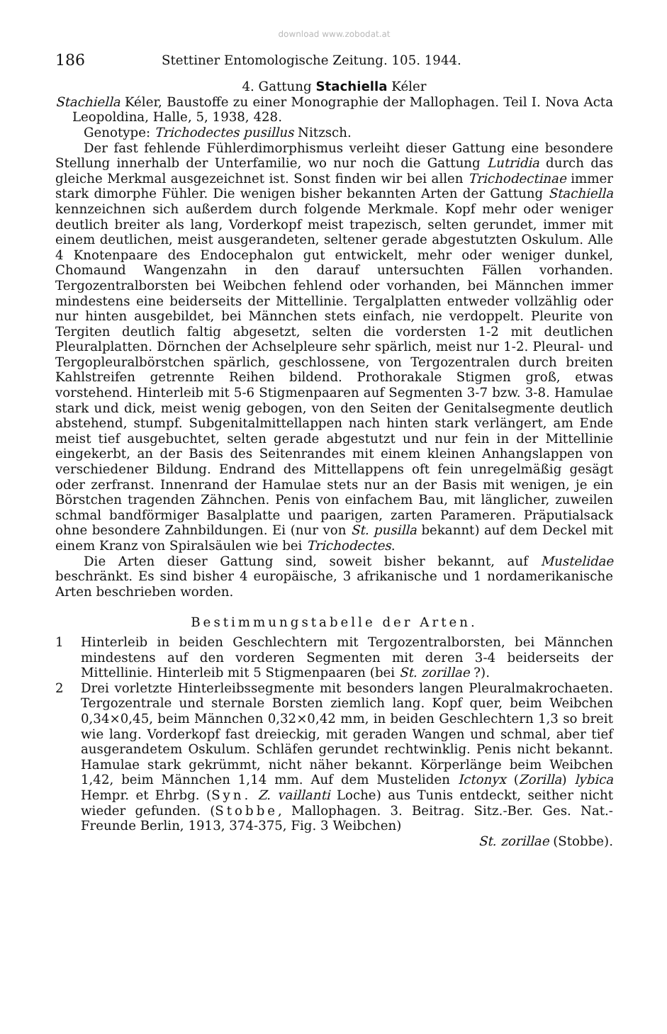download www.zobodat.at
186 Stettiner Entomologische Zeitung. 105. 1944.
4. Gattung Stachiella Kéler
Stachiella Kéler, Baustoffe zu einer Monographie der Mallophagen. Teil I. Nova Acta Leopoldina, Halle, 5, 1938, 428.
Genotype: Trichodectes pusillus Nitzsch.
Der fast fehlende Fühlerdimorphismus verleiht dieser Gattung eine besondere Stellung innerhalb der Unterfamilie, wo nur noch die Gattung Lutridia durch das gleiche Merkmal ausgezeichnet ist. Sonst finden wir bei allen Trichodectinae immer stark dimorphe Fühler. Die wenigen bisher bekannten Arten der Gattung Stachiella kennzeichnen sich außerdem durch folgende Merkmale. Kopf mehr oder weniger deutlich breiter als lang, Vorderkopf meist trapezisch, selten gerundet, immer mit einem deutlichen, meist ausgerandeten, seltener gerade abgestutzten Oskulum. Alle 4 Knotenpaare des Endocephalon gut entwickelt, mehr oder weniger dunkel, Chomaund Wangenzahn in den darauf untersuchten Fällen vorhanden. Tergozentralborsten bei Weibchen fehlend oder vorhanden, bei Männchen immer mindestens eine beiderseits der Mittellinie. Tergalplatten entweder vollzählig oder nur hinten ausgebildet, bei Männchen stets einfach, nie verdoppelt. Pleurite von Tergiten deutlich faltig abgesetzt, selten die vordersten 1-2 mit deutlichen Pleuralplatten. Dörnchen der Achselpleure sehr spärlich, meist nur 1-2. Pleural- und Tergopleuralbörstchen spärlich, geschlossene, von Tergozentralen durch breiten Kahlstreifen getrennte Reihen bildend. Prothorakale Stigmen groß, etwas vorstehend. Hinterleib mit 5-6 Stigmenpaaren auf Segmenten 3-7 bzw. 3-8. Hamulae stark und dick, meist wenig gebogen, von den Seiten der Genitalsegmente deutlich abstehend, stumpf. Subgenitalmittellappen nach hinten stark verlängert, am Ende meist tief ausgebuchtet, selten gerade abgestutzt und nur fein in der Mittellinie eingekerbt, an der Basis des Seitenrandes mit einem kleinen Anhangslappen von verschiedener Bildung. Endrand des Mittellappens oft fein unregelmäßig gesägt oder zerfranst. Innenrand der Hamulae stets nur an der Basis mit wenigen, je ein Börstchen tragenden Zähnchen. Penis von einfachem Bau, mit länglicher, zuweilen schmal bandförmiger Basalplatte und paarigen, zarten Parameren. Präputialsack ohne besondere Zahnbildungen. Ei (nur von St. pusilla bekannt) auf dem Deckel mit einem Kranz von Spiralsäulen wie bei Trichodectes.
Die Arten dieser Gattung sind, soweit bisher bekannt, auf Mustelidae beschränkt. Es sind bisher 4 europäische, 3 afrikanische und 1 nordamerikanische Arten beschrieben worden.
Bestimmungstabelle der Arten.
1 Hinterleib in beiden Geschlechtern mit Tergozentralborsten, bei Männchen mindestens auf den vorderen Segmenten mit deren 3-4 beiderseits der Mittellinie. Hinterleib mit 5 Stigmenpaaren (bei St. zorillae ?).
2 Drei vorletzte Hinterleibssegmente mit besonders langen Pleuralmakrochaeten. Tergozentrale und sternale Borsten ziemlich lang. Kopf quer, beim Weibchen 0,34×0,45, beim Männchen 0,32×0,42 mm, in beiden Geschlechtern 1,3 so breit wie lang. Vorderkopf fast dreieckig, mit geraden Wangen und schmal, aber tief ausgerandetem Oskulum. Schläfen gerundet rechtwinklig. Penis nicht bekannt. Hamulae stark gekrümmt, nicht näher bekannt. Körperlänge beim Weibchen 1,42, beim Männchen 1,14 mm. Auf dem Musteliden Ictonyx (Zorilla) lybica Hempr. et Ehrbg. (Syn. Z. vaillanti Loche) aus Tunis entdeckt, seither nicht wieder gefunden. (Stobbe, Mallophagen. 3. Beitrag. Sitz.-Ber. Ges. Nat.-Freunde Berlin, 1913, 374-375, Fig. 3 Weibchen)
St. zorillae (Stobbe).